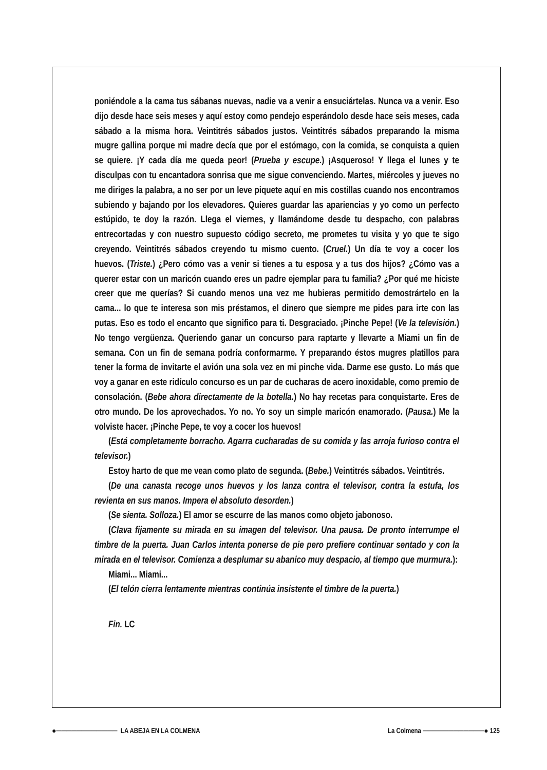poniéndole a la cama tus sábanas nuevas, nadie va a venir a ensuciártelas. Nunca va a venir. Eso dijo desde hace seis meses y aquí estoy como pendejo esperándolo desde hace seis meses, cada sábado a la misma hora. Veintitrés sábados justos. Veintitrés sábados preparando la misma mugre gallina porque mi madre decía que por el estómago, con la comida, se conquista a quien se quiere. ¡Y cada día me queda peor! (Prueba y escupe.) ¡Asqueroso! Y llega el lunes y te disculpas con tu encantadora sonrisa que me sigue convenciendo. Martes, miércoles y jueves no me diriges la palabra, a no ser por un leve piquete aquí en mis costillas cuando nos encontramos subiendo y bajando por los elevadores. Quieres guardar las apariencias y yo como un perfecto estúpido, te doy la razón. Llega el viernes, y llamándome desde tu despacho, con palabras entrecortadas y con nuestro supuesto código secreto, me prometes tu visita y yo que te sigo creyendo. Veintitrés sábados creyendo tu mismo cuento. (Cruel.) Un día te voy a cocer los huevos. (Triste.) ¿Pero cómo vas a venir si tienes a tu esposa y a tus dos hijos? ¿Cómo vas a querer estar con un maricón cuando eres un padre ejemplar para tu familia? ¿Por qué me hiciste creer que me querías? Si cuando menos una vez me hubieras permitido demostrártelo en la cama... lo que te interesa son mis préstamos, el dinero que siempre me pides para irte con las putas. Eso es todo el encanto que significo para ti. Desgraciado. ¡Pinche Pepe! (Ve la televisión.) No tengo vergüenza. Queriendo ganar un concurso para raptarte y llevarte a Miami un fin de semana. Con un fin de semana podría conformarme. Y preparando éstos mugres platillos para tener la forma de invitarte el avión una sola vez en mi pinche vida. Darme ese gusto. Lo más que voy a ganar en este ridículo concurso es un par de cucharas de acero inoxidable, como premio de consolación. (Bebe ahora directamente de la botella.) No hay recetas para conquistarte. Eres de otro mundo. De los aprovechados. Yo no. Yo soy un simple maricón enamorado. (Pausa.) Me la volviste hacer. ¡Pinche Pepe, te voy a cocer los huevos!
(Está completamente borracho. Agarra cucharadas de su comida y las arroja furioso contra el televisor.)
Estoy harto de que me vean como plato de segunda. (Bebe.) Veintitrés sábados. Veintitrés.
(De una canasta recoge unos huevos y los lanza contra el televisor, contra la estufa, los revienta en sus manos. Impera el absoluto desorden.)
(Se sienta. Solloza.) El amor se escurre de las manos como objeto jabonoso.
(Clava fijamente su mirada en su imagen del televisor. Una pausa. De pronto interrumpe el timbre de la puerta. Juan Carlos intenta ponerse de pie pero prefiere continuar sentado y con la mirada en el televisor. Comienza a desplumar su abanico muy despacio, al tiempo que murmura.):
Miami... Miami...
(El telón cierra lentamente mientras continúa insistente el timbre de la puerta.)
Fin. LC
●──────────── LA ABEJA EN LA COLMENA La Colmena ────────────● 125